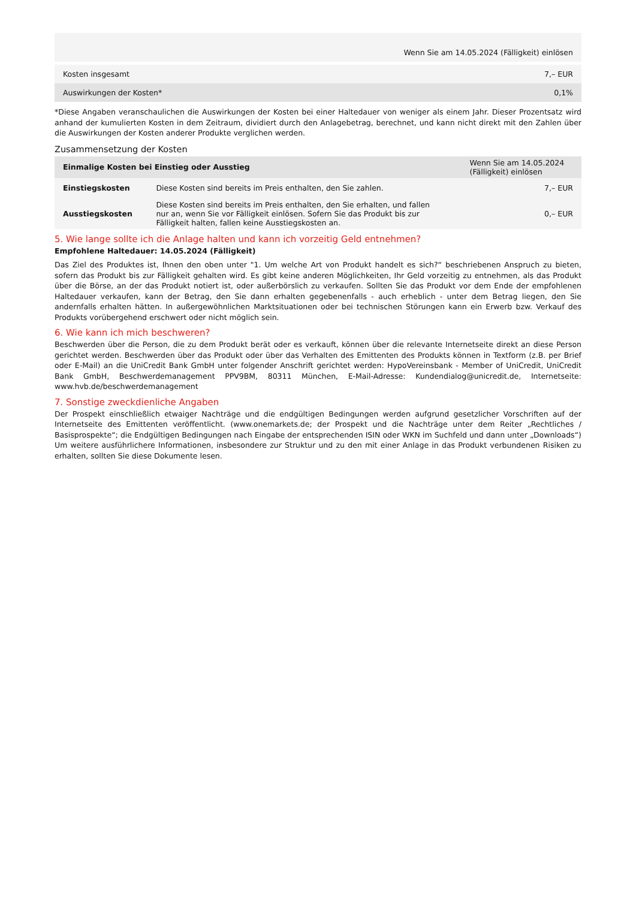| Wenn Sie am 14.05.2024 (Fälligkeit) einlösen | |
| Kosten insgesamt | 7,– EUR |
| Auswirkungen der Kosten* | 0,1% |
*Diese Angaben veranschaulichen die Auswirkungen der Kosten bei einer Haltedauer von weniger als einem Jahr. Dieser Prozentsatz wird anhand der kumulierten Kosten in dem Zeitraum, dividiert durch den Anlagebetrag, berechnet, und kann nicht direkt mit den Zahlen über die Auswirkungen der Kosten anderer Produkte verglichen werden.
Zusammensetzung der Kosten
| Einmalige Kosten bei Einstieg oder Ausstieg | | Wenn Sie am 14.05.2024 (Fälligkeit) einlösen |
| --- | --- | --- |
| Einstiegskosten | Diese Kosten sind bereits im Preis enthalten, den Sie zahlen. | 7,– EUR |
| Ausstiegskosten | Diese Kosten sind bereits im Preis enthalten, den Sie erhalten, und fallen nur an, wenn Sie vor Fälligkeit einlösen. Sofern Sie das Produkt bis zur Fälligkeit halten, fallen keine Ausstiegskosten an. | 0,– EUR |
5. Wie lange sollte ich die Anlage halten und kann ich vorzeitig Geld entnehmen?
Empfohlene Haltedauer: 14.05.2024 (Fälligkeit)
Das Ziel des Produktes ist, Ihnen den oben unter "1. Um welche Art von Produkt handelt es sich?“ beschriebenen Anspruch zu bieten, sofern das Produkt bis zur Fälligkeit gehalten wird. Es gibt keine anderen Möglichkeiten, Ihr Geld vorzeitig zu entnehmen, als das Produkt über die Börse, an der das Produkt notiert ist, oder außerbörslich zu verkaufen. Sollten Sie das Produkt vor dem Ende der empfohlenen Haltedauer verkaufen, kann der Betrag, den Sie dann erhalten gegebenenfalls - auch erheblich - unter dem Betrag liegen, den Sie andernfalls erhalten hätten. In außergewöhnlichen Marktsituationen oder bei technischen Störungen kann ein Erwerb bzw. Verkauf des Produkts vorübergehend erschwert oder nicht möglich sein.
6. Wie kann ich mich beschweren?
Beschwerden über die Person, die zu dem Produkt berät oder es verkauft, können über die relevante Internetseite direkt an diese Person gerichtet werden. Beschwerden über das Produkt oder über das Verhalten des Emittenten des Produkts können in Textform (z.B. per Brief oder E-Mail) an die UniCredit Bank GmbH unter folgender Anschrift gerichtet werden: HypoVereinsbank - Member of UniCredit, UniCredit Bank GmbH, Beschwerdemanagement PPV9BM, 80311 München, E-Mail-Adresse: Kundendialog@unicredit.de, Internetseite: www.hvb.de/beschwerdemanagement
7. Sonstige zweckdienliche Angaben
Der Prospekt einschließlich etwaiger Nachträge und die endgültigen Bedingungen werden aufgrund gesetzlicher Vorschriften auf der Internetseite des Emittenten veröffentlicht. (www.onemarkets.de; der Prospekt und die Nachträge unter dem Reiter „Rechtliches / Basisprospekte“; die Endgültigen Bedingungen nach Eingabe der entsprechenden ISIN oder WKN im Suchfeld und dann unter „Downloads“) Um weitere ausführlichere Informationen, insbesondere zur Struktur und zu den mit einer Anlage in das Produkt verbundenen Risiken zu erhalten, sollten Sie diese Dokumente lesen.